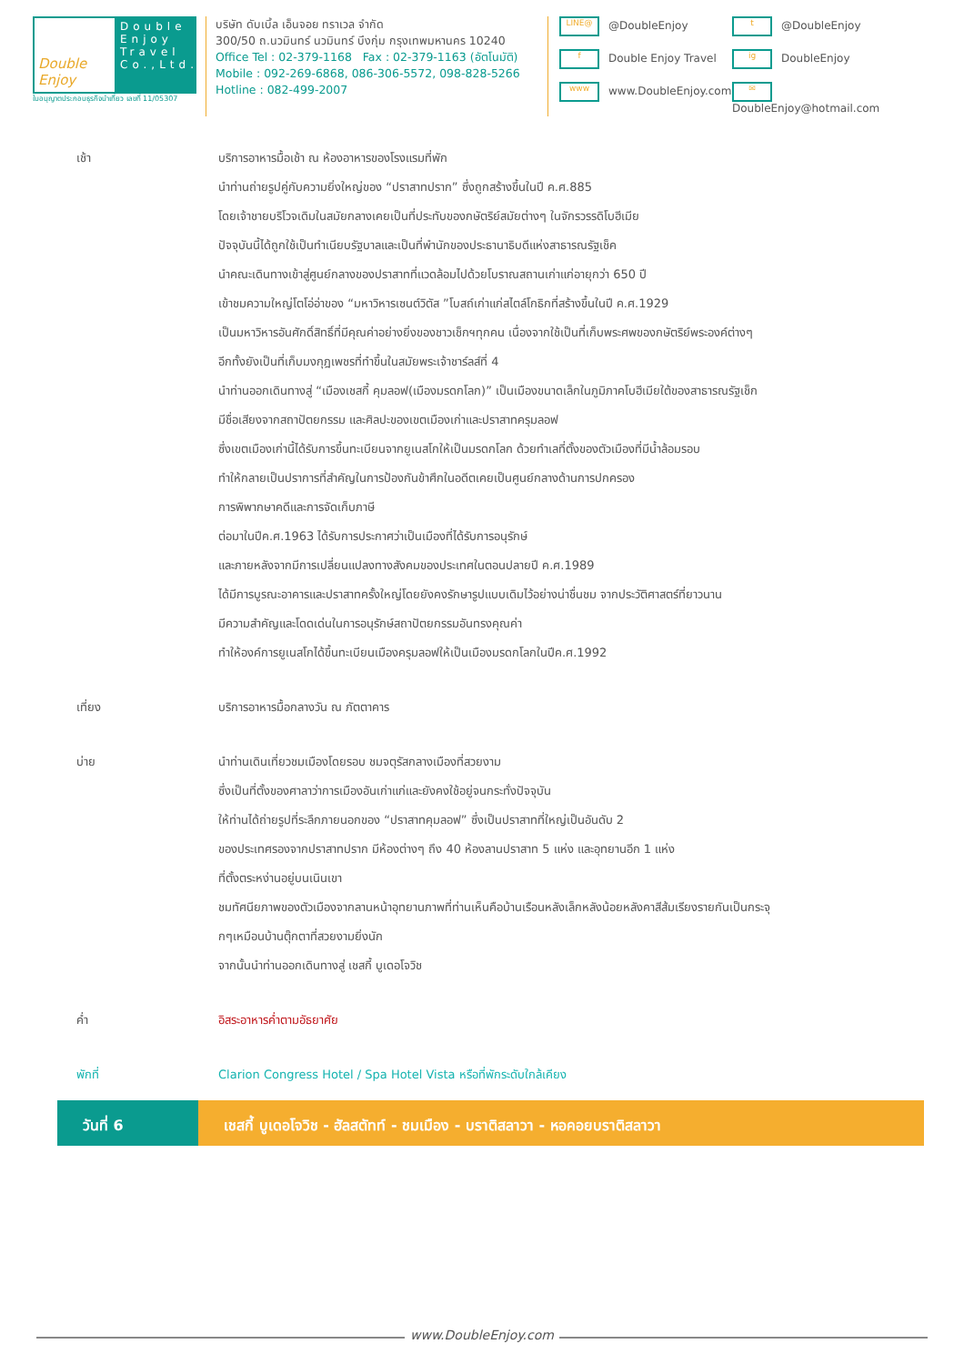Double Enjoy
Double Enjoy Travel Co.,Ltd.
ใบอนุญาตประกอบธุรกิจนำเที่ยว เลขที่ 11/05307
บริษัท ดับเบิ้ล เอ็นจอย ทราเวล จำกัด
300/50 ถ.นวมินทร์ นวมินทร์ บึงกุ่ม กรุงเทพมหานคร 10240
Office Tel : 02-379-1168 Fax : 02-379-1163 (อัตโนมัติ)
Mobile : 092-269-6868, 086-306-5572, 098-828-5266
Hotline : 082-499-2007
LINE@ @DoubleEnjoy
t @DoubleEnjoy
f Double Enjoy Travel
ig DoubleEnjoy
www www.DoubleEnjoy.com
✉ DoubleEnjoy@hotmail.com
เช้า บริการอาหารมื้อเช้า ณ ห้องอาหารของโรงแรมที่พัก
นำท่านถ่ายรูปคู่กับความยิ่งใหญ่ของ “ปราสาทปราก” ซึ่งถูกสร้างขึ้นในปี ค.ศ.885
โดยเจ้าชายบริโวจเดิมในสมัยกลางเคยเป็นที่ประทับของกษัตริย์สมัยต่างๆ ในจักรวรรดิโบฮีเมีย
ปัจจุบันนี้ได้ถูกใช้เป็นทำเนียบรัฐบาลและเป็นที่พำนักของประธานาธิบดีแห่งสาธารณรัฐเช็ค
นำคณะเดินทางเข้าสู่ศูนย์กลางของปราสาทที่แวดล้อมไปด้วยโบราณสถานเก่าแก่อายุกว่า 650 ปี
เข้าชมความใหญ่โตโอ่อ่าของ “มหาวิหารเซนต์วิตัส ”โบสถ์เก่าแก่สไตล์โกธิกที่สร้างขึ้นในปี ค.ศ.1929
เป็นมหาวิหารอันศักดิ์สิทธิ์ที่มีคุณค่าอย่างยิ่งของชาวเช็กฯทุกคน เนื่องจากใช้เป็นที่เก็บพระศพของกษัตริย์พระองค์ต่างๆ
อีกทั้งยังเป็นที่เก็บมงกุฎเพชรที่ทำขึ้นในสมัยพระเจ้าชาร์ลส์ที่ 4
นำท่านออกเดินทางสู่ “เมืองเชสกี้ คุมลอฟ(เมืองมรดกโลก)” เป็นเมืองขนาดเล็กในภูมิภาคโบฮีเมียใต้ของสาธารณรัฐเช็ก
มีชื่อเสียงจากสถาปัตยกรรม และศิลปะของเขตเมืองเก่าและปราสาทครุมลอฟ
ซึ่งเขตเมืองเก่านี้ได้รับการขึ้นทะเบียนจากยูเนสโกให้เป็นมรดกโลก ด้วยทำเลที่ตั้งของตัวเมืองที่มีน้ำล้อมรอบ
ทำให้กลายเป็นปราการที่สำคัญในการป้องกันข้าศึกในอดีตเคยเป็นศูนย์กลางด้านการปกครอง
การพิพากษาคดีและการจัดเก็บภาษี
ต่อมาในปีค.ศ.1963 ได้รับการประกาศว่าเป็นเมืองที่ได้รับการอนุรักษ์
และภายหลังจากมีการเปลี่ยนแปลงทางสังคมของประเทศในตอนปลายปี ค.ศ.1989
ได้มีการบูรณะอาคารและปราสาทครั้งใหญ่โดยยังคงรักษารูปแบบเดิมไว้อย่างน่าชื่นชม จากประวัติศาสตร์ที่ยาวนาน
มีความสำคัญและโดดเด่นในการอนุรักษ์สถาปัตยกรรมอันทรงคุณค่า
ทำให้องค์การยูเนสโกได้ขึ้นทะเบียนเมืองครุมลอฟให้เป็นเมืองมรดกโลกในปีค.ศ.1992
เที่ยง บริการอาหารมื้อกลางวัน ณ ภัตตาคาร
บ่าย นำท่านเดินเที่ยวชมเมืองโดยรอบ ชมจตุรัสกลางเมืองที่สวยงาม
ซึ่งเป็นที่ตั้งของศาลาว่าการเมืองอันเก่าแก่และยังคงใช้อยู่จนกระทั่งปัจจุบัน
ให้ท่านได้ถ่ายรูปที่ระลึกภายนอกของ “ปราสาทคุมลอฟ” ซึ่งเป็นปราสาทที่ใหญ่เป็นอันดับ 2
ของประเทศรองจากปราสาทปราก มีห้องต่างๆ ถึง 40 ห้องลานปราสาท 5 แห่ง และอุทยานอีก 1 แห่ง
ที่ตั้งตระหง่านอยู่บนเนินเขา
ชมทัศนียภาพของตัวเมืองจากลานหน้าอุทยานภาพที่ท่านเห็นคือบ้านเรือนหลังเล็กหลังน้อยหลังคาสีส้มเรียงรายกันเป็นกระจุ
กๆเหมือนบ้านตุ๊กตาที่สวยงามยิ่งนัก
จากนั้นนำท่านออกเดินทางสู่ เชสกี้ บูเดอโจวิช
ค่ำ อิสระอาหารค่ำตามอัธยาศัย
พักที่ Clarion Congress Hotel / Spa Hotel Vista หรือที่พักระดับใกล้เคียง
วันที่ 6 เชสกี้ บูเดอโจวิช - ฮัลสตัทท์ - ชมเมือง - บราติสลาวา - หอคอยบราติสลาวา
www.DoubleEnjoy.com